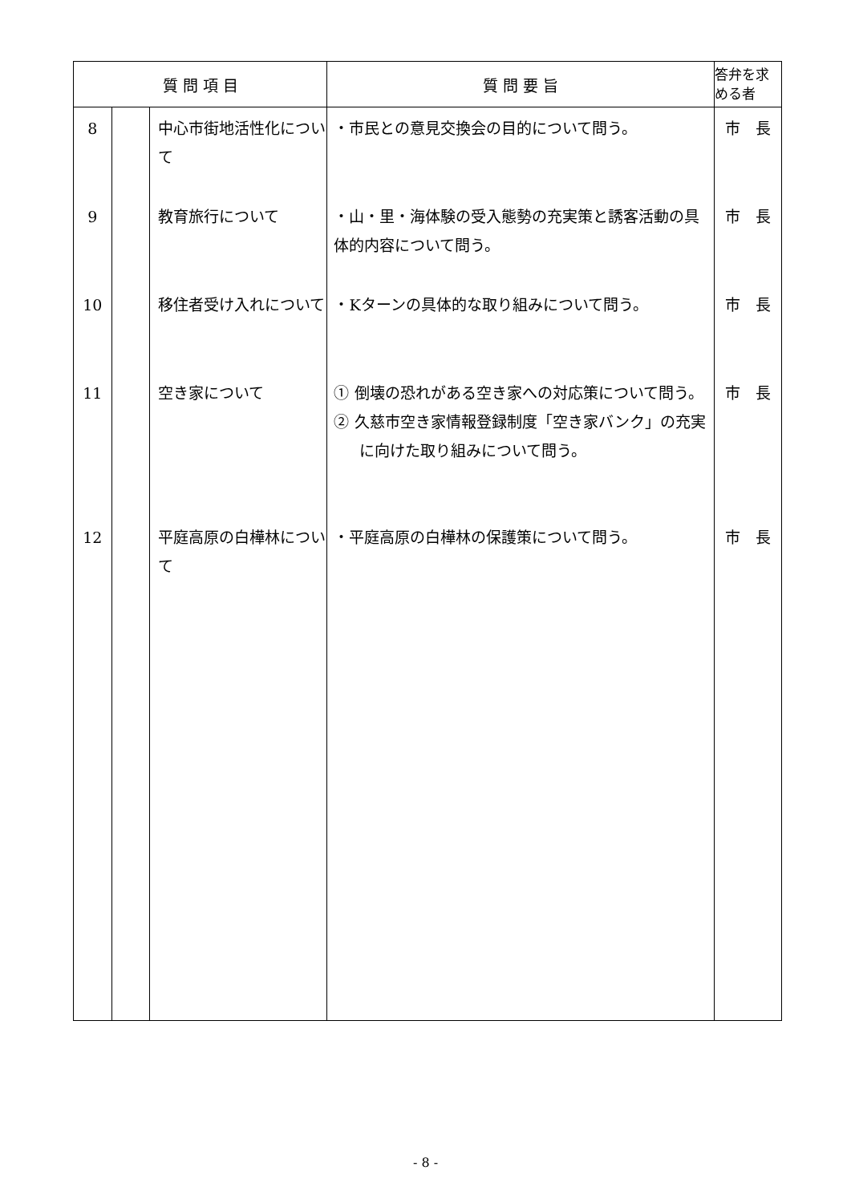| 質 問 項 目 | | | 質 問 要 旨 | 答弁を求める者 |
| --- | --- | --- | --- | --- |
| 8 | | 中心市街地活性化について | ・市民との意見交換会の目的について問う。 | 市 長 |
| 9 | | 教育旅行について | ・山・里・海体験の受入態勢の充実策と誘客活動の具体的内容について問う。 | 市 長 |
| 10 | | 移住者受け入れについて | ・Kターンの具体的な取り組みについて問う。 | 市 長 |
| 11 | | 空き家について | ① 倒壊の恐れがある空き家への対応策について問う。 ② 久慈市空き家情報登録制度「空き家バンク」の充実に向けた取り組みについて問う。 | 市 長 |
| 12 | | 平庭高原の白樺林について | ・平庭高原の白樺林の保護策について問う。 | 市 長 |
- 8 -